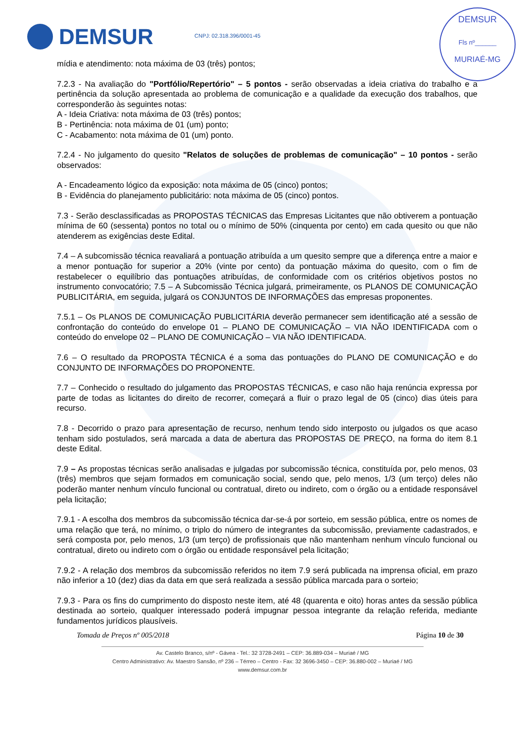DEMSUR
CNPJ: 02.318.396/0001-45
DEMSUR
Fls nº______
MURIAÉ-MG
mídia e atendimento: nota máxima de 03 (três) pontos;
7.2.3 - Na avaliação do "Portfólio/Repertório" – 5 pontos - serão observadas a ideia criativa do trabalho e a pertinência da solução apresentada ao problema de comunicação e a qualidade da execução dos trabalhos, que corresponderão às seguintes notas:
A - Ideia Criativa: nota máxima de 03 (três) pontos;
B - Pertinência: nota máxima de 01 (um) ponto;
C - Acabamento: nota máxima de 01 (um) ponto.
7.2.4 - No julgamento do quesito "Relatos de soluções de problemas de comunicação" – 10 pontos - serão observados:
A - Encadeamento lógico da exposição: nota máxima de 05 (cinco) pontos;
B - Evidência do planejamento publicitário: nota máxima de 05 (cinco) pontos.
7.3 - Serão desclassificadas as PROPOSTAS TÉCNICAS das Empresas Licitantes que não obtiverem a pontuação mínima de 60 (sessenta) pontos no total ou o mínimo de 50% (cinquenta por cento) em cada quesito ou que não atenderem as exigências deste Edital.
7.4 – A subcomissão técnica reavaliará a pontuação atribuída a um quesito sempre que a diferença entre a maior e a menor pontuação for superior a 20% (vinte por cento) da pontuação máxima do quesito, com o fim de restabelecer o equilíbrio das pontuações atribuídas, de conformidade com os critérios objetivos postos no instrumento convocatório; 7.5 – A Subcomissão Técnica julgará, primeiramente, os PLANOS DE COMUNICAÇÃO PUBLICITÁRIA, em seguida, julgará os CONJUNTOS DE INFORMAÇÕES das empresas proponentes.
7.5.1 – Os PLANOS DE COMUNICAÇÃO PUBLICITÁRIA deverão permanecer sem identificação até a sessão de confrontação do conteúdo do envelope 01 – PLANO DE COMUNICAÇÃO – VIA NÃO IDENTIFICADA com o conteúdo do envelope 02 – PLANO DE COMUNICAÇÃO – VIA NÃO IDENTIFICADA.
7.6 – O resultado da PROPOSTA TÉCNICA é a soma das pontuações do PLANO DE COMUNICAÇÃO e do CONJUNTO DE INFORMAÇÕES DO PROPONENTE.
7.7 – Conhecido o resultado do julgamento das PROPOSTAS TÉCNICAS, e caso não haja renúncia expressa por parte de todas as licitantes do direito de recorrer, começará a fluir o prazo legal de 05 (cinco) dias úteis para recurso.
7.8 - Decorrido o prazo para apresentação de recurso, nenhum tendo sido interposto ou julgados os que acaso tenham sido postulados, será marcada a data de abertura das PROPOSTAS DE PREÇO, na forma do item 8.1 deste Edital.
7.9 – As propostas técnicas serão analisadas e julgadas por subcomissão técnica, constituída por, pelo menos, 03 (três) membros que sejam formados em comunicação social, sendo que, pelo menos, 1/3 (um terço) deles não poderão manter nenhum vínculo funcional ou contratual, direto ou indireto, com o órgão ou a entidade responsável pela licitação;
7.9.1 - A escolha dos membros da subcomissão técnica dar-se-á por sorteio, em sessão pública, entre os nomes de uma relação que terá, no mínimo, o triplo do número de integrantes da subcomissão, previamente cadastrados, e será composta por, pelo menos, 1/3 (um terço) de profissionais que não mantenham nenhum vínculo funcional ou contratual, direto ou indireto com o órgão ou entidade responsável pela licitação;
7.9.2 - A relação dos membros da subcomissão referidos no item 7.9 será publicada na imprensa oficial, em prazo não inferior a 10 (dez) dias da data em que será realizada a sessão pública marcada para o sorteio;
7.9.3 - Para os fins do cumprimento do disposto neste item, até 48 (quarenta e oito) horas antes da sessão pública destinada ao sorteio, qualquer interessado poderá impugnar pessoa integrante da relação referida, mediante fundamentos jurídicos plausíveis.
Tomada de Preços nº 005/2018 Página 10 de 30
Av. Castelo Branco, s/nº - Gávea - Tel.: 32 3728-2491 – CEP: 36.889-034 – Muriaé / MG
Centro Administrativo: Av. Maestro Sansão, nº 236 – Térreo – Centro - Fax: 32 3696-3450 – CEP: 36.880-002 – Muriaé / MG
www.demsur.com.br